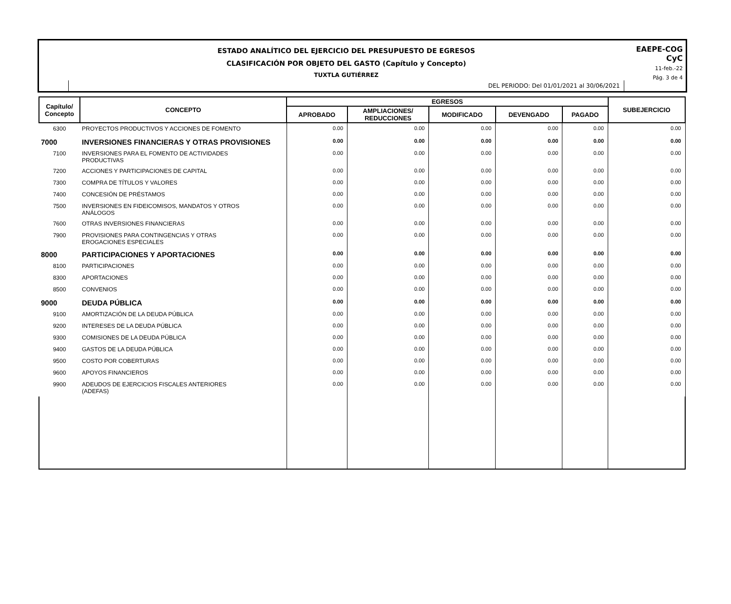ESTADO ANALÍTICO DEL EJERCICIO DEL PRESUPUESTO DE EGRESOS
CLASIFICACIÓN POR OBJETO DEL GASTO (Capítulo y Concepto)
TUXTLA GUTIÉRREZ
DEL PERIODO: Del 01/01/2021 al 30/06/2021
EAEPE-COG
CyC
11-feb.-22
Pág. 3 de 4
| Capítulo/ Concepto | CONCEPTO | EGRESOS | | | | | SUBEJERCICIO |
| --- | --- | --- | --- | --- | --- | --- | --- |
| | | APROBADO | AMPLIACIONES/ REDUCCIONES | MODIFICADO | DEVENGADO | PAGADO | |
| 6300 | PROYECTOS PRODUCTIVOS Y ACCIONES DE FOMENTO | 0.00 | 0.00 | 0.00 | 0.00 | 0.00 | 0.00 |
| 7000 | INVERSIONES FINANCIERAS Y OTRAS PROVISIONES | 0.00 | 0.00 | 0.00 | 0.00 | 0.00 | 0.00 |
| 7100 | INVERSIONES PARA EL FOMENTO DE ACTIVIDADES PRODUCTIVAS | 0.00 | 0.00 | 0.00 | 0.00 | 0.00 | 0.00 |
| 7200 | ACCIONES Y PARTICIPACIONES DE CAPITAL | 0.00 | 0.00 | 0.00 | 0.00 | 0.00 | 0.00 |
| 7300 | COMPRA DE TÍTULOS Y VALORES | 0.00 | 0.00 | 0.00 | 0.00 | 0.00 | 0.00 |
| 7400 | CONCESIÓN DE PRÉSTAMOS | 0.00 | 0.00 | 0.00 | 0.00 | 0.00 | 0.00 |
| 7500 | INVERSIONES EN FIDEICOMISOS, MANDATOS Y OTROS ANÁLOGOS | 0.00 | 0.00 | 0.00 | 0.00 | 0.00 | 0.00 |
| 7600 | OTRAS INVERSIONES FINANCIERAS | 0.00 | 0.00 | 0.00 | 0.00 | 0.00 | 0.00 |
| 7900 | PROVISIONES PARA CONTINGENCIAS Y OTRAS EROGACIONES ESPECIALES | 0.00 | 0.00 | 0.00 | 0.00 | 0.00 | 0.00 |
| 8000 | PARTICIPACIONES Y APORTACIONES | 0.00 | 0.00 | 0.00 | 0.00 | 0.00 | 0.00 |
| 8100 | PARTICIPACIONES | 0.00 | 0.00 | 0.00 | 0.00 | 0.00 | 0.00 |
| 8300 | APORTACIONES | 0.00 | 0.00 | 0.00 | 0.00 | 0.00 | 0.00 |
| 8500 | CONVENIOS | 0.00 | 0.00 | 0.00 | 0.00 | 0.00 | 0.00 |
| 9000 | DEUDA PÚBLICA | 0.00 | 0.00 | 0.00 | 0.00 | 0.00 | 0.00 |
| 9100 | AMORTIZACIÓN DE LA DEUDA PÚBLICA | 0.00 | 0.00 | 0.00 | 0.00 | 0.00 | 0.00 |
| 9200 | INTERESES DE LA DEUDA PÚBLICA | 0.00 | 0.00 | 0.00 | 0.00 | 0.00 | 0.00 |
| 9300 | COMISIONES DE LA DEUDA PÚBLICA | 0.00 | 0.00 | 0.00 | 0.00 | 0.00 | 0.00 |
| 9400 | GASTOS DE LA DEUDA PÚBLICA | 0.00 | 0.00 | 0.00 | 0.00 | 0.00 | 0.00 |
| 9500 | COSTO POR COBERTURAS | 0.00 | 0.00 | 0.00 | 0.00 | 0.00 | 0.00 |
| 9600 | APOYOS FINANCIEROS | 0.00 | 0.00 | 0.00 | 0.00 | 0.00 | 0.00 |
| 9900 | ADEUDOS DE EJERCICIOS FISCALES ANTERIORES (ADEFAS) | 0.00 | 0.00 | 0.00 | 0.00 | 0.00 | 0.00 |